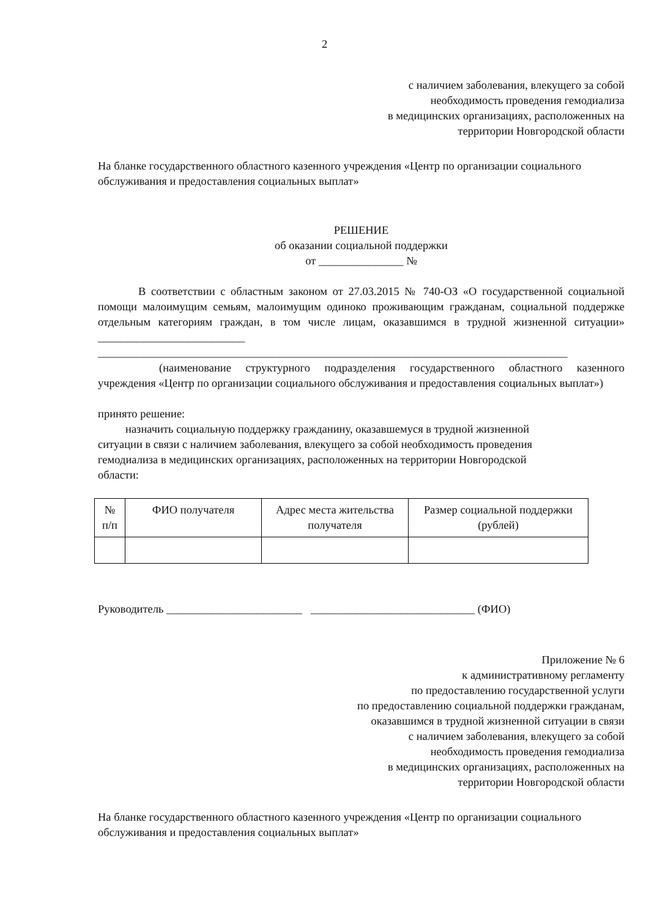2
с наличием заболевания, влекущего за собой
необходимость проведения гемодиализа
в медицинских организациях, расположенных на
территории Новгородской области
На бланке государственного областного казенного учреждения «Центр по организации социального обслуживания и предоставления социальных выплат»
РЕШЕНИЕ
об оказании социальной поддержки
от _______________ №
В соответствии с областным законом от 27.03.2015 № 740-ОЗ «О государственной социальной помощи малоимущим семьям, малоимущим одиноко проживающим гражданам, социальной поддержке отдельным категориям граждан, в том числе лицам, оказавшимся в трудной жизненной ситуации» __________________________
___________________________________________________________________________________
(наименование структурного подразделения государственного областного казенного учреждения «Центр по организации социального обслуживания и предоставления социальных выплат»)
принято решение:
назначить социальную поддержку гражданину, оказавшемуся в трудной жизненной ситуации в связи с наличием заболевания, влекущего за собой необходимость проведения гемодиализа в медицинских организациях, расположенных на территории Новгородской области:
| № п/п | ФИО получателя | Адрес места жительства получателя | Размер социальной поддержки (рублей) |
| --- | --- | --- | --- |
Руководитель ________________________ _____________________________ (ФИО)
Приложение № 6
к административному регламенту
по предоставлению государственной услуги
по предоставлению социальной поддержки гражданам,
оказавшимся в трудной жизненной ситуации в связи
с наличием заболевания, влекущего за собой
необходимость проведения гемодиализа
в медицинских организациях, расположенных на
территории Новгородской области
На бланке государственного областного казенного учреждения «Центр по организации социального обслуживания и предоставления социальных выплат»